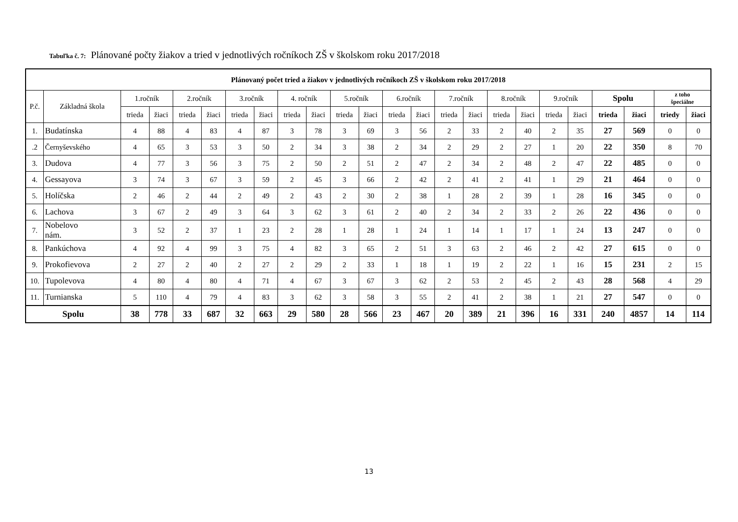Tabuľka č. 7: Plánované počty žiakov a tried v jednotlivých ročníkoch ZŠ v školskom roku 2017/2018
| Plánovaný počet tried a žiakov v jednotlivých ročníkoch ZŠ v školskom roku 2017/2018 | | | | | | | | | | | | | | | | | | | | | | | |
| --- | --- | --- | --- | --- | --- | --- | --- | --- | --- | --- | --- | --- | --- | --- | --- | --- | --- | --- | --- | --- | --- | --- | --- |
| P.č. | Základná škola | 1.ročník | | 2.ročník | | 3.ročník | | 4. ročník | | 5.ročník | | 6.ročník | | 7.ročník | | 8.ročník | | 9.ročník | | Spolu | | z toho špeciálne | |
| | | trieda | žiaci | trieda | žiaci | trieda | žiaci | trieda | žiaci | trieda | žiaci | trieda | žiaci | trieda | žiaci | trieda | žiaci | trieda | žiaci | trieda | žiaci | triedy | žiaci |
| 1. | Budatínska | 4 | 88 | 4 | 83 | 4 | 87 | 3 | 78 | 3 | 69 | 3 | 56 | 2 | 33 | 2 | 40 | 2 | 35 | 27 | 569 | 0 | 0 |
| .2 | Černyševského | 4 | 65 | 3 | 53 | 3 | 50 | 2 | 34 | 3 | 38 | 2 | 34 | 2 | 29 | 2 | 27 | 1 | 20 | 22 | 350 | 8 | 70 |
| 3. | Dudova | 4 | 77 | 3 | 56 | 3 | 75 | 2 | 50 | 2 | 51 | 2 | 47 | 2 | 34 | 2 | 48 | 2 | 47 | 22 | 485 | 0 | 0 |
| 4. | Gessayova | 3 | 74 | 3 | 67 | 3 | 59 | 2 | 45 | 3 | 66 | 2 | 42 | 2 | 41 | 2 | 41 | 1 | 29 | 21 | 464 | 0 | 0 |
| 5. | Holíčska | 2 | 46 | 2 | 44 | 2 | 49 | 2 | 43 | 2 | 30 | 2 | 38 | 1 | 28 | 2 | 39 | 1 | 28 | 16 | 345 | 0 | 0 |
| 6. | Lachova | 3 | 67 | 2 | 49 | 3 | 64 | 3 | 62 | 3 | 61 | 2 | 40 | 2 | 34 | 2 | 33 | 2 | 26 | 22 | 436 | 0 | 0 |
| 7. | Nobelovo nám. | 3 | 52 | 2 | 37 | 1 | 23 | 2 | 28 | 1 | 28 | 1 | 24 | 1 | 14 | 1 | 17 | 1 | 24 | 13 | 247 | 0 | 0 |
| 8. | Pankúchova | 4 | 92 | 4 | 99 | 3 | 75 | 4 | 82 | 3 | 65 | 2 | 51 | 3 | 63 | 2 | 46 | 2 | 42 | 27 | 615 | 0 | 0 |
| 9. | Prokofievova | 2 | 27 | 2 | 40 | 2 | 27 | 2 | 29 | 2 | 33 | 1 | 18 | 1 | 19 | 2 | 22 | 1 | 16 | 15 | 231 | 2 | 15 |
| 10. | Tupolevova | 4 | 80 | 4 | 80 | 4 | 71 | 4 | 67 | 3 | 67 | 3 | 62 | 2 | 53 | 2 | 45 | 2 | 43 | 28 | 568 | 4 | 29 |
| 11. | Turnianska | 5 | 110 | 4 | 79 | 4 | 83 | 3 | 62 | 3 | 58 | 3 | 55 | 2 | 41 | 2 | 38 | 1 | 21 | 27 | 547 | 0 | 0 |
| Spolu | | 38 | 778 | 33 | 687 | 32 | 663 | 29 | 580 | 28 | 566 | 23 | 467 | 20 | 389 | 21 | 396 | 16 | 331 | 240 | 4857 | 14 | 114 |
13